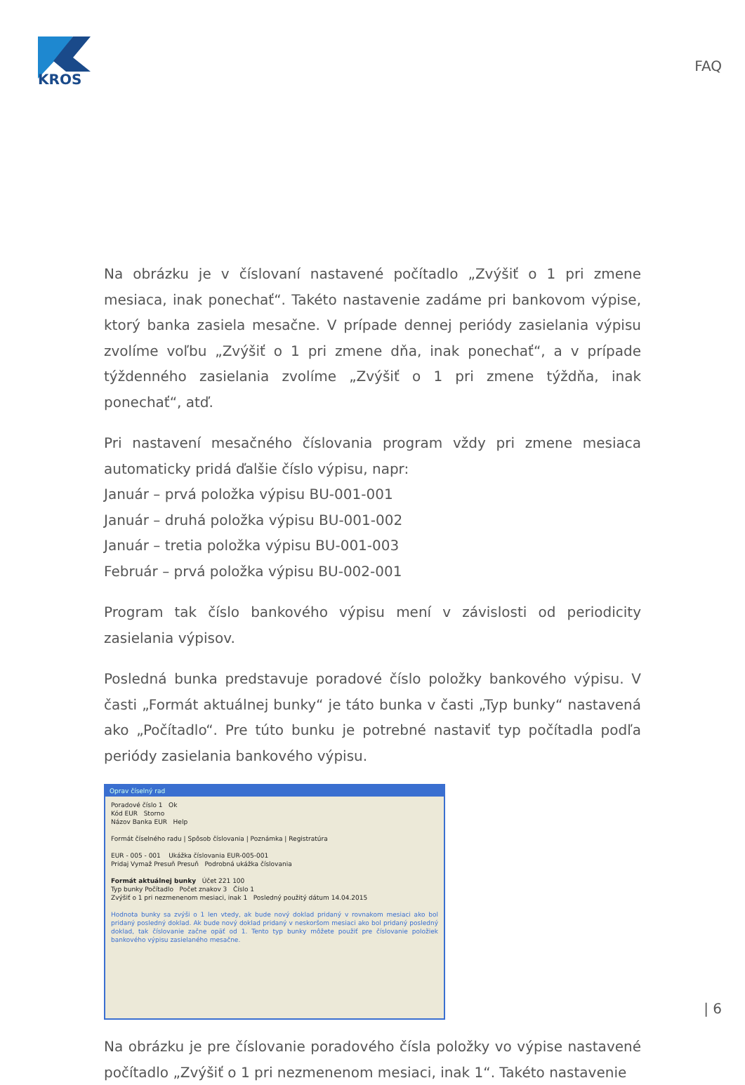KROS
FAQ
Na obrázku je v číslovaní nastavené počítadlo „Zvýšiť o 1 pri zmene mesiaca, inak ponechať“. Takéto nastavenie zadáme pri bankovom výpise, ktorý banka zasiela mesačne. V prípade dennej periódy zasielania výpisu zvolíme voľbu „Zvýšiť o 1 pri zmene dňa, inak ponechať“, a v prípade týždenného zasielania zvolíme „Zvýšiť o 1 pri zmene týždňa, inak ponechať“, atď.
Pri nastavení mesačného číslovania program vždy pri zmene mesiaca automaticky pridá ďalšie číslo výpisu, napr:
Január – prvá položka výpisu BU-001-001
Január – druhá položka výpisu BU-001-002
Január – tretia položka výpisu BU-001-003
Február – prvá položka výpisu BU-002-001
Program tak číslo bankového výpisu mení v závislosti od periodicity zasielania výpisov.
Posledná bunka predstavuje poradové číslo položky bankového výpisu. V časti „Formát aktuálnej bunky“ je táto bunka v časti „Typ bunky“ nastavená ako „Počítadlo“. Pre túto bunku je potrebné nastaviť typ počítadla podľa periódy zasielania bankového výpisu.
Oprav číselný rad
Poradové číslo 1 Ok
Kód EUR Storno
Názov Banka EUR Help
Formát číselného radu | Spôsob číslovania | Poznámka | Registratúra
EUR - 005 - 001 Ukážka číslovania EUR-005-001
Pridaj Vymaž Presuň Presuň Podrobná ukážka číslovania
Formát aktuálnej bunky Účet 221 100
Typ bunky Počítadlo Počet znakov 3 Číslo 1
Zvýšiť o 1 pri nezmenenom mesiaci, inak 1 Posledný použitý dátum 14.04.2015
Hodnota bunky sa zvýši o 1 len vtedy, ak bude nový doklad pridaný v rovnakom mesiaci ako bol pridaný posledný doklad. Ak bude nový doklad pridaný v neskoršom mesiaci ako bol pridaný posledný doklad, tak číslovanie začne opäť od 1. Tento typ bunky môžete použiť pre číslovanie položiek bankového výpisu zasielaného mesačne.
Na obrázku je pre číslovanie poradového čísla položky vo výpise nastavené počítadlo „Zvýšiť o 1 pri nezmenenom mesiaci, inak 1“. Takéto nastavenie
| 6